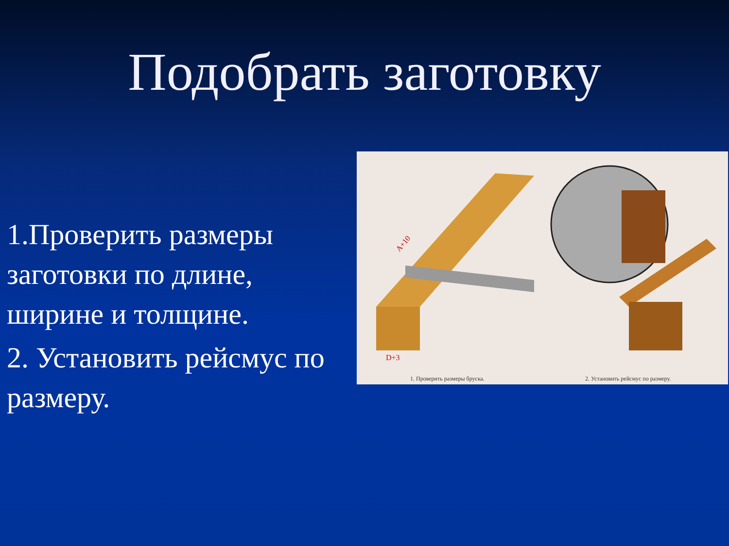Подобрать заготовку
1.Проверить размеры заготовки по длине, ширине и толщине.
2. Установить рейсмус по размеру.
A+10
D+3
1. Проверить размеры бруска.
2. Установить рейсмус по размеру.